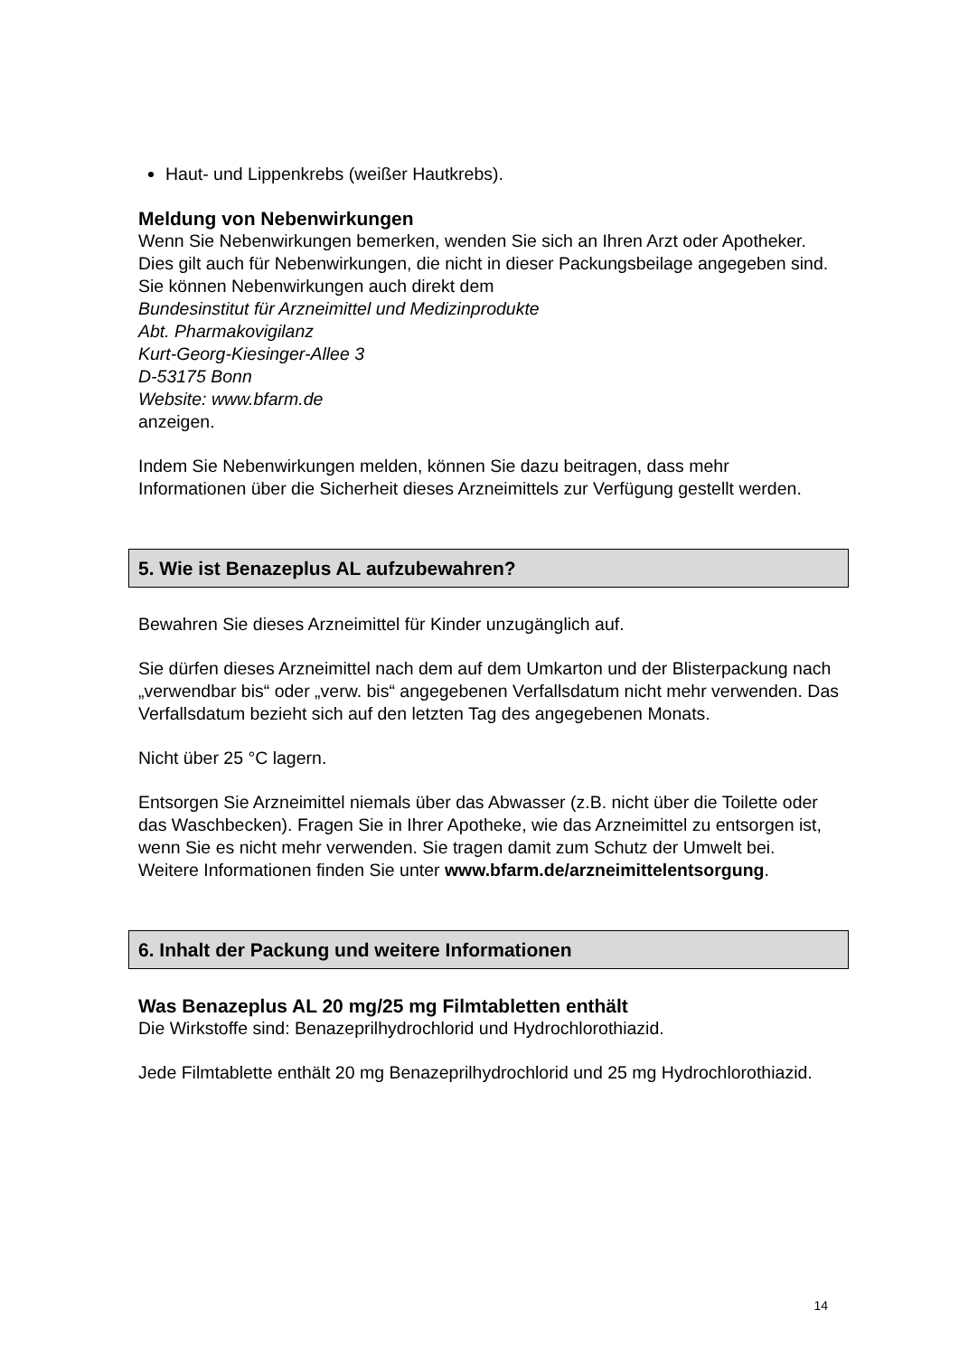Haut- und Lippenkrebs (weißer Hautkrebs).
Meldung von Nebenwirkungen
Wenn Sie Nebenwirkungen bemerken, wenden Sie sich an Ihren Arzt oder Apotheker. Dies gilt auch für Nebenwirkungen, die nicht in dieser Packungsbeilage angegeben sind. Sie können Nebenwirkungen auch direkt dem
Bundesinstitut für Arzneimittel und Medizinprodukte
Abt. Pharmakovigilanz
Kurt-Georg-Kiesinger-Allee 3
D-53175 Bonn
Website: www.bfarm.de
anzeigen.
Indem Sie Nebenwirkungen melden, können Sie dazu beitragen, dass mehr Informationen über die Sicherheit dieses Arzneimittels zur Verfügung gestellt werden.
5. Wie ist Benazeplus AL aufzubewahren?
Bewahren Sie dieses Arzneimittel für Kinder unzugänglich auf.
Sie dürfen dieses Arzneimittel nach dem auf dem Umkarton und der Blisterpackung nach „verwendbar bis“ oder „verw. bis“ angegebenen Verfallsdatum nicht mehr verwenden. Das Verfallsdatum bezieht sich auf den letzten Tag des angegebenen Monats.
Nicht über 25 °C lagern.
Entsorgen Sie Arzneimittel niemals über das Abwasser (z.B. nicht über die Toilette oder das Waschbecken). Fragen Sie in Ihrer Apotheke, wie das Arzneimittel zu entsorgen ist, wenn Sie es nicht mehr verwenden. Sie tragen damit zum Schutz der Umwelt bei. Weitere Informationen finden Sie unter www.bfarm.de/arzneimittelentsorgung.
6. Inhalt der Packung und weitere Informationen
Was Benazeplus AL 20 mg/25 mg Filmtabletten enthält
Die Wirkstoffe sind: Benazeprilhydrochlorid und Hydrochlorothiazid.
Jede Filmtablette enthält 20 mg Benazeprilhydrochlorid und 25 mg Hydrochlorothiazid.
14